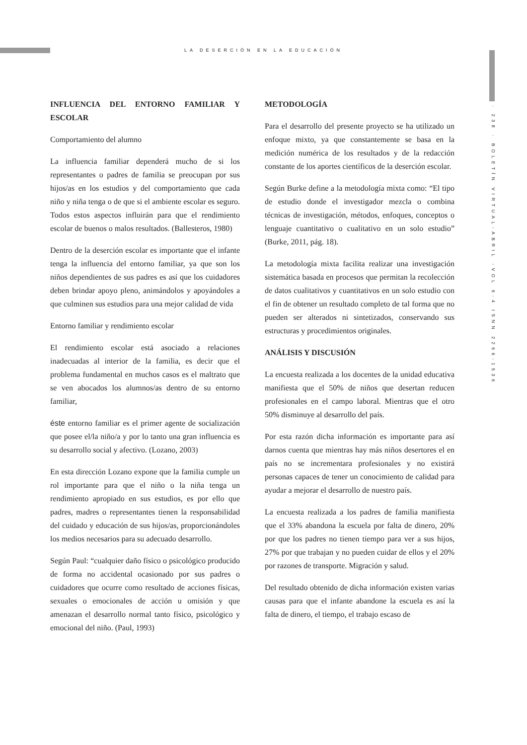LA DESERCIÓN EN LA EDUCACIÓN
· 238 · BOLETÍN VIRTUAL-ABRIL -VOL 6-4 ISNN 2266-1536
INFLUENCIA DEL ENTORNO FAMILIAR Y ESCOLAR
Comportamiento del alumno
La influencia familiar dependerá mucho de si los representantes o padres de familia se preocupan por sus hijos/as en los estudios y del comportamiento que cada niño y niña tenga o de que si el ambiente escolar es seguro. Todos estos aspectos influirán para que el rendimiento escolar de buenos o malos resultados. (Ballesteros, 1980)
Dentro de la deserción escolar es importante que el infante tenga la influencia del entorno familiar, ya que son los niños dependientes de sus padres es así que los cuidadores deben brindar apoyo pleno, animándolos y apoyándoles a que culminen sus estudios para una mejor calidad de vida
Entorno familiar y rendimiento escolar
El rendimiento escolar está asociado a relaciones inadecuadas al interior de la familia, es decir que el problema fundamental en muchos casos es el maltrato que se ven abocados los alumnos/as dentro de su entorno familiar,
éste entorno familiar es el primer agente de socialización que posee el/la niño/a y por lo tanto una gran influencia es su desarrollo social y afectivo. (Lozano, 2003)
En esta dirección Lozano expone que la familia cumple un rol importante para que el niño o la niña tenga un rendimiento apropiado en sus estudios, es por ello que padres, madres o representantes tienen la responsabilidad del cuidado y educación de sus hijos/as, proporcionándoles los medios necesarios para su adecuado desarrollo.
Según Paul: “cualquier daño físico o psicológico producido de forma no accidental ocasionado por sus padres o cuidadores que ocurre como resultado de acciones físicas, sexuales o emocionales de acción u omisión y que amenazan el desarrollo normal tanto físico, psicológico y emocional del niño. (Paul, 1993)
METODOLOGÍA
Para el desarrollo del presente proyecto se ha utilizado un enfoque mixto, ya que constantemente se basa en la medición numérica de los resultados y de la redacción constante de los aportes científicos de la deserción escolar.
Según Burke define a la metodología mixta como: “El tipo de estudio donde el investigador mezcla o combina técnicas de investigación, métodos, enfoques, conceptos o lenguaje cuantitativo o cualitativo en un solo estudio” (Burke, 2011, pág. 18).
La metodología mixta facilita realizar una investigación sistemática basada en procesos que permitan la recolección de datos cualitativos y cuantitativos en un solo estudio con el fin de obtener un resultado completo de tal forma que no pueden ser alterados ni sintetizados, conservando sus estructuras y procedimientos originales.
ANÁLISIS Y DISCUSIÓN
La encuesta realizada a los docentes de la unidad educativa manifiesta que el 50% de niños que desertan reducen profesionales en el campo laboral. Mientras que el otro 50% disminuye al desarrollo del país.
Por esta razón dicha información es importante para así darnos cuenta que mientras hay más niños desertores el en país no se incrementara profesionales y no existirá personas capaces de tener un conocimiento de calidad para ayudar a mejorar el desarrollo de nuestro país.
La encuesta realizada a los padres de familia manifiesta que el 33% abandona la escuela por falta de dinero, 20% por que los padres no tienen tiempo para ver a sus hijos, 27% por que trabajan y no pueden cuidar de ellos y el 20% por razones de transporte. Migración y salud.
Del resultado obtenido de dicha información existen varias causas para que el infante abandone la escuela es así la falta de dinero, el tiempo, el trabajo escaso de